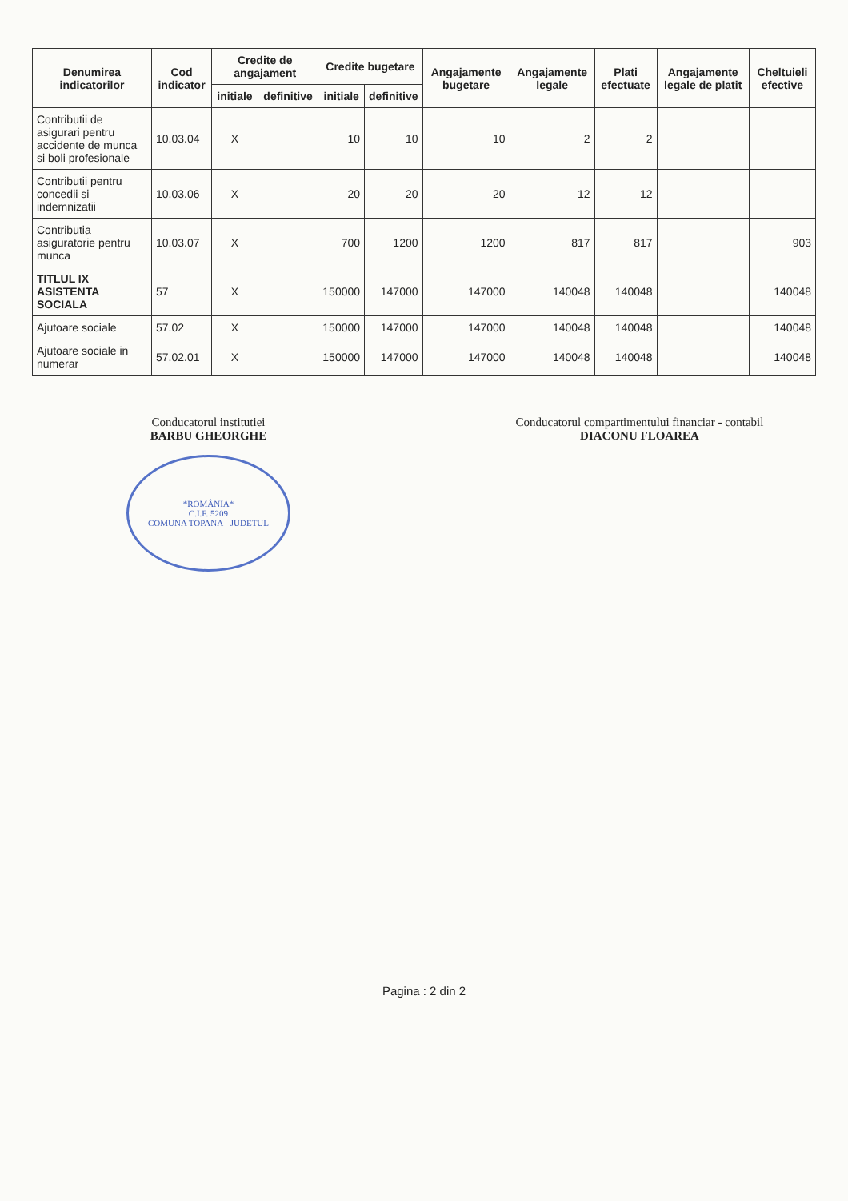| Denumirea indicatorilor | Cod indicator | Credite de angajament | | Credite bugetare | | Angajamente bugetare | Angajamente legale | Plati efectuate | Angajamente legale de platit | Cheltuieli efective |
| --- | --- | --- | --- | --- | --- | --- | --- | --- | --- | --- |
| | | initiale | definitive | initiale | definitive | | | | | |
| Contributii de asigurari pentru accidente de munca si boli profesionale | 10.03.04 | X | | 10 | 10 | 10 | 2 | 2 | | |
| Contributii pentru concedii si indemnizatii | 10.03.06 | X | | 20 | 20 | 20 | 12 | 12 | | |
| Contributia asiguratorie pentru munca | 10.03.07 | X | | 700 | 1200 | 1200 | 817 | 817 | | 903 |
| TITLUL IX ASISTENTA SOCIALA | 57 | X | | 150000 | 147000 | 147000 | 140048 | 140048 | | 140048 |
| Ajutoare sociale | 57.02 | X | | 150000 | 147000 | 147000 | 140048 | 140048 | | 140048 |
| Ajutoare sociale in numerar | 57.02.01 | X | | 150000 | 147000 | 147000 | 140048 | 140048 | | 140048 |
Conducatorul institutiei
BARBU GHEORGHE
*ROMÂNIA*
C.I.F. 5209
COMUNA TOPANA - JUDETUL
Conducatorul compartimentului financiar - contabil
DIACONU FLOAREA
Pagina : 2 din 2